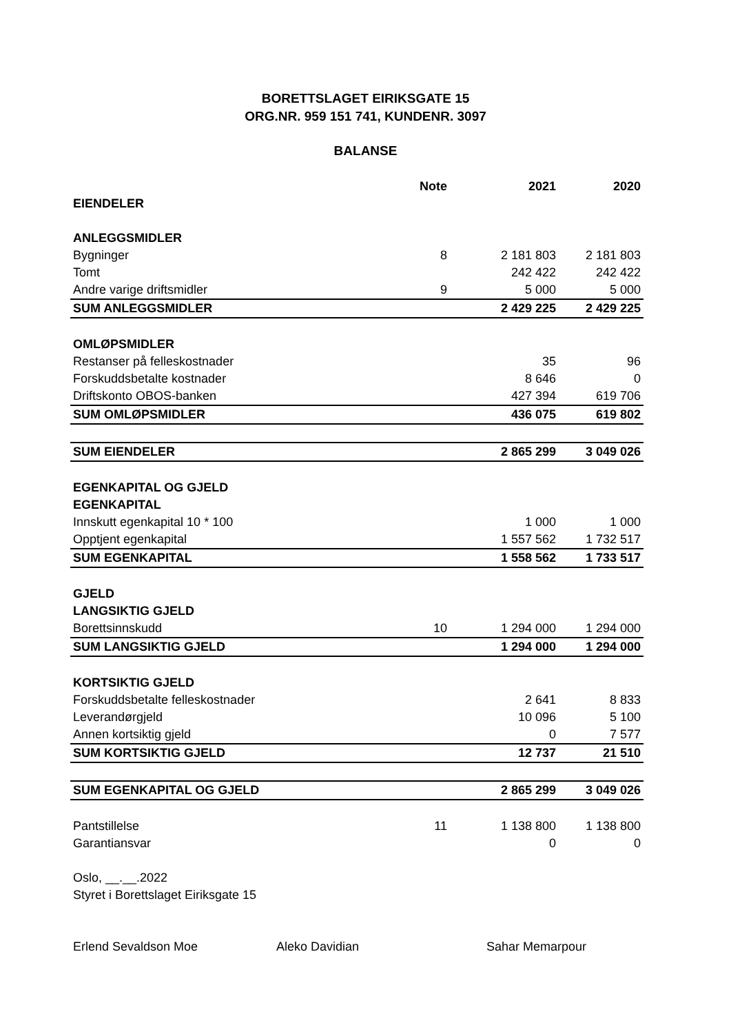BORETTSLAGET EIRIKSGATE 15
ORG.NR. 959 151 741, KUNDENR. 3097
BALANSE
| | Note | 2021 | 2020 |
| --- | --- | --- | --- |
| EIENDELER | | | |
| ANLEGGSMIDLER | | | |
| Bygninger | 8 | 2 181 803 | 2 181 803 |
| Tomt | | 242 422 | 242 422 |
| Andre varige driftsmidler | 9 | 5 000 | 5 000 |
| SUM ANLEGGSMIDLER | | 2 429 225 | 2 429 225 |
| OMLØPSMIDLER | | | |
| Restanser på felleskostnader | | 35 | 96 |
| Forskuddsbetalte kostnader | | 8 646 | 0 |
| Driftskonto OBOS-banken | | 427 394 | 619 706 |
| SUM OMLØPSMIDLER | | 436 075 | 619 802 |
| SUM EIENDELER | | 2 865 299 | 3 049 026 |
| EGENKAPITAL OG GJELD | | | |
| EGENKAPITAL | | | |
| Innskutt egenkapital 10 * 100 | | 1 000 | 1 000 |
| Opptjent egenkapital | | 1 557 562 | 1 732 517 |
| SUM EGENKAPITAL | | 1 558 562 | 1 733 517 |
| GJELD | | | |
| LANGSIKTIG GJELD | | | |
| Borettsinnskudd | 10 | 1 294 000 | 1 294 000 |
| SUM LANGSIKTIG GJELD | | 1 294 000 | 1 294 000 |
| KORTSIKTIG GJELD | | | |
| Forskuddsbetalte felleskostnader | | 2 641 | 8 833 |
| Leverandørgjeld | | 10 096 | 5 100 |
| Annen kortsiktig gjeld | | 0 | 7 577 |
| SUM KORTSIKTIG GJELD | | 12 737 | 21 510 |
| SUM EGENKAPITAL OG GJELD | | 2 865 299 | 3 049 026 |
| Pantstillelse | 11 | 1 138 800 | 1 138 800 |
| Garantiansvar | | 0 | 0 |
| Oslo, __.__.2022 | | | |
| Styret i Borettslaget Eiriksgate 15 | | | |
| Erlend Sevaldson Moe Aleko Davidian Sahar Memarpour | | | |